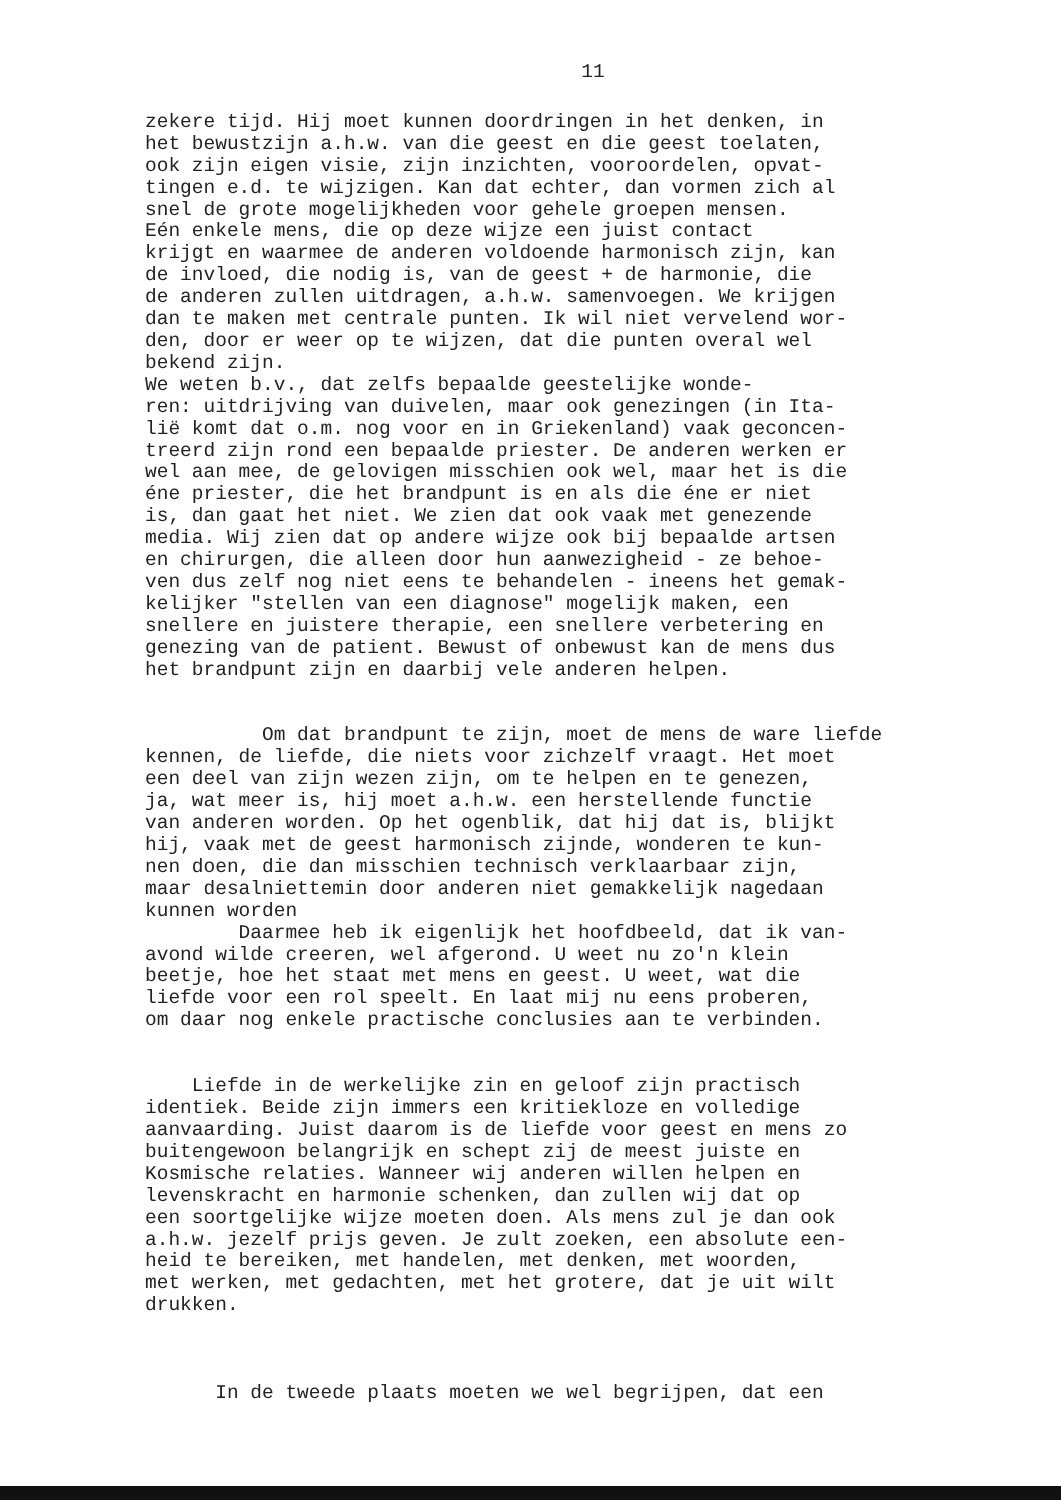11
zekere tijd. Hij moet kunnen doordringen in het denken, in het bewustzijn a.h.w. van die geest en die geest toelaten, ook zijn eigen visie, zijn inzichten, vooroordelen, opvat- tingen e.d. te wijzigen. Kan dat echter, dan vormen zich al snel de grote mogelijkheden voor gehele groepen mensen. Eén enkele mens, die op deze wijze een juist contact krijgt en waarmee de anderen voldoende harmonisch zijn, kan de invloed, die nodig is, van de geest + de harmonie, die de anderen zullen uitdragen, a.h.w. samenvoegen. We krijgen dan te maken met centrale punten. Ik wil niet vervelend wor- den, door er weer op te wijzen, dat die punten overal wel bekend zijn. We weten b.v., dat zelfs bepaalde geestelijke wonde- ren: uitdrijving van duivelen, maar ook genezingen (in Ita- lië komt dat o.m. nog voor en in Griekenland) vaak geconcen- treerd zijn rond een bepaalde priester. De anderen werken er wel aan mee, de gelovigen misschien ook wel, maar het is die éne priester, die het brandpunt is en als die éne er niet is, dan gaat het niet. We zien dat ook vaak met genezende media. Wij zien dat op andere wijze ook bij bepaalde artsen en chirurgen, die alleen door hun aanwezigheid - ze behoe- ven dus zelf nog niet eens te behandelen - ineens het gemak- kelijker "stellen van een diagnose" mogelijk maken, een snellere en juistere therapie, een snellere verbetering en genezing van de patient. Bewust of onbewust kan de mens dus het brandpunt zijn en daarbij vele anderen helpen.
Om dat brandpunt te zijn, moet de mens de ware liefde kennen, de liefde, die niets voor zichzelf vraagt. Het moet een deel van zijn wezen zijn, om te helpen en te genezen, ja, wat meer is, hij moet a.h.w. een herstellende functie van anderen worden. Op het ogenblik, dat hij dat is, blijkt hij, vaak met de geest harmonisch zijnde, wonderen te kun- nen doen, die dan misschien technisch verklaarbaar zijn, maar desalniettemin door anderen niet gemakkelijk nagedaan kunnen worden Daarmee heb ik eigenlijk het hoofdbeeld, dat ik van- avond wilde creeren, wel afgerond. U weet nu zo'n klein beetje, hoe het staat met mens en geest. U weet, wat die liefde voor een rol speelt. En laat mij nu eens proberen, om daar nog enkele practische conclusies aan te verbinden.
Liefde in de werkelijke zin en geloof zijn practisch identiek. Beide zijn immers een kritiekloze en volledige aanvaarding. Juist daarom is de liefde voor geest en mens zo buitengewoon belangrijk en schept zij de meest juiste en Kosmische relaties. Wanneer wij anderen willen helpen en levenskracht en harmonie schenken, dan zullen wij dat op een soortgelijke wijze moeten doen. Als mens zul je dan ook a.h.w. jezelf prijs geven. Je zult zoeken, een absolute een- heid te bereiken, met handelen, met denken, met woorden, met werken, met gedachten, met het grotere, dat je uit wilt drukken.
In de tweede plaats moeten we wel begrijpen, dat een